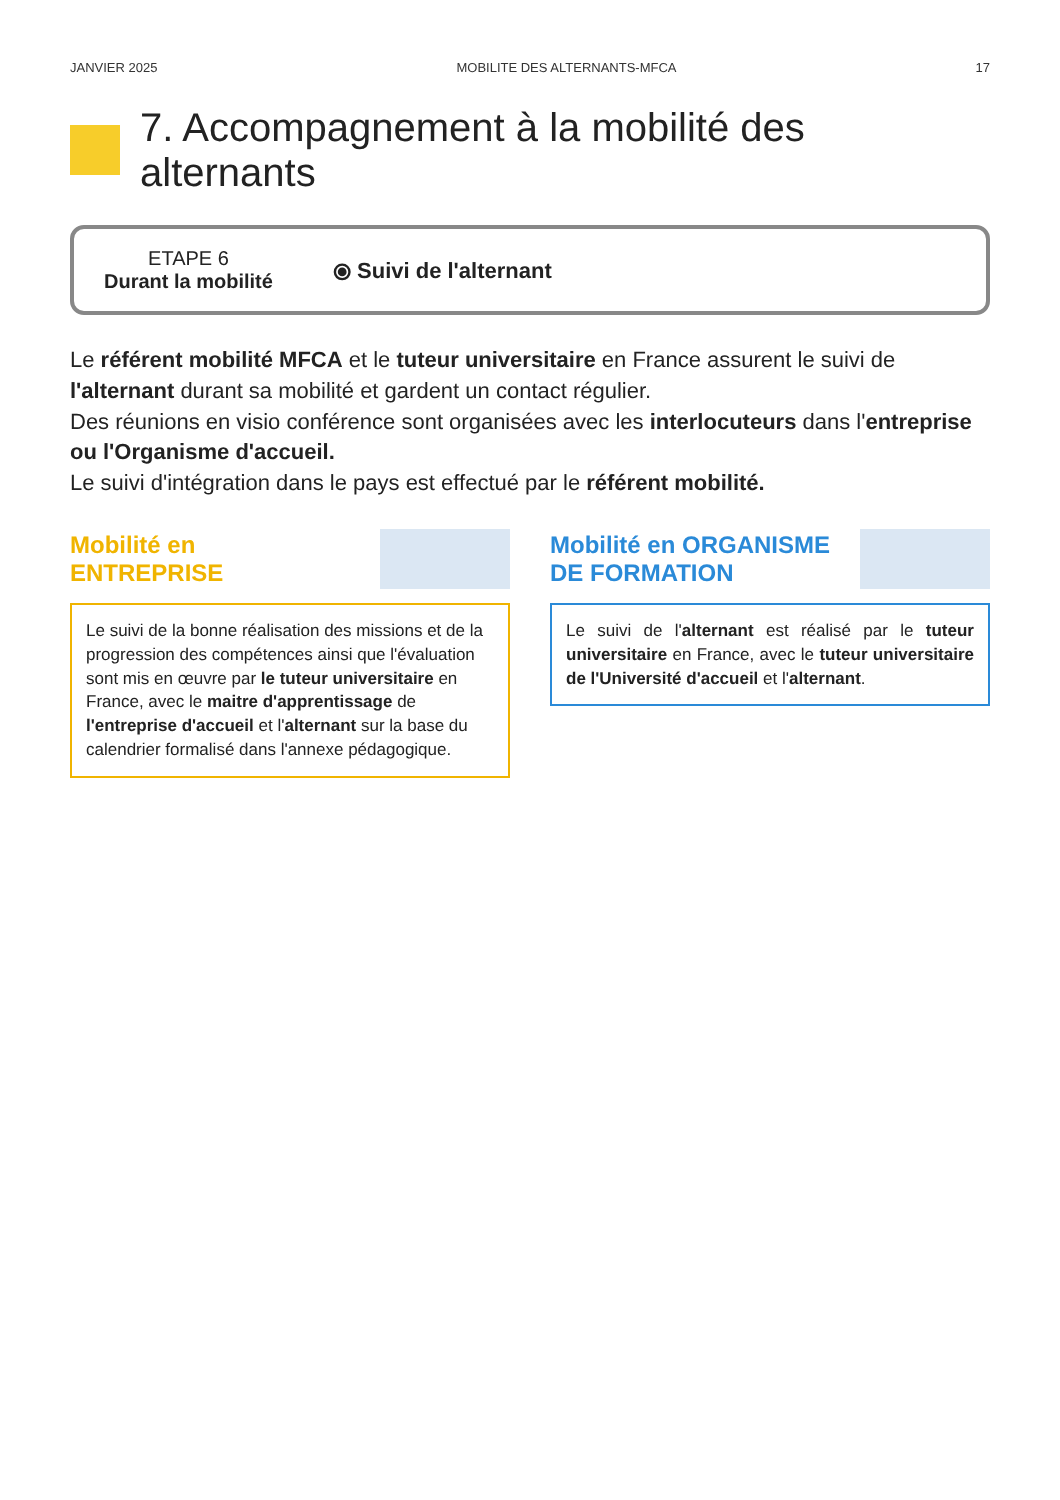JANVIER 2025 MOBILITE DES ALTERNANTS-MFCA 17
7. Accompagnement à la mobilité des alternants
ETAPE 6
Durant la mobilité
⦿ Suivi de l'alternant
Le référent mobilité MFCA et le tuteur universitaire en France assurent le suivi de l'alternant durant sa mobilité et gardent un contact régulier.
Des réunions en visio conférence sont organisées avec les interlocuteurs dans l'entreprise ou l'Organisme d'accueil.
Le suivi d'intégration dans le pays est effectué par le référent mobilité.
Mobilité en
ENTREPRISE
Le suivi de la bonne réalisation des missions et de la progression des compétences ainsi que l'évaluation sont mis en œuvre par le tuteur universitaire en France, avec le maitre d'apprentissage de l'entreprise d'accueil et l'alternant sur la base du calendrier formalisé dans l'annexe pédagogique.
Mobilité en ORGANISME
DE FORMATION
Le suivi de l'alternant est réalisé par le tuteur universitaire en France, avec le tuteur universitaire de l'Université d'accueil et l'alternant.